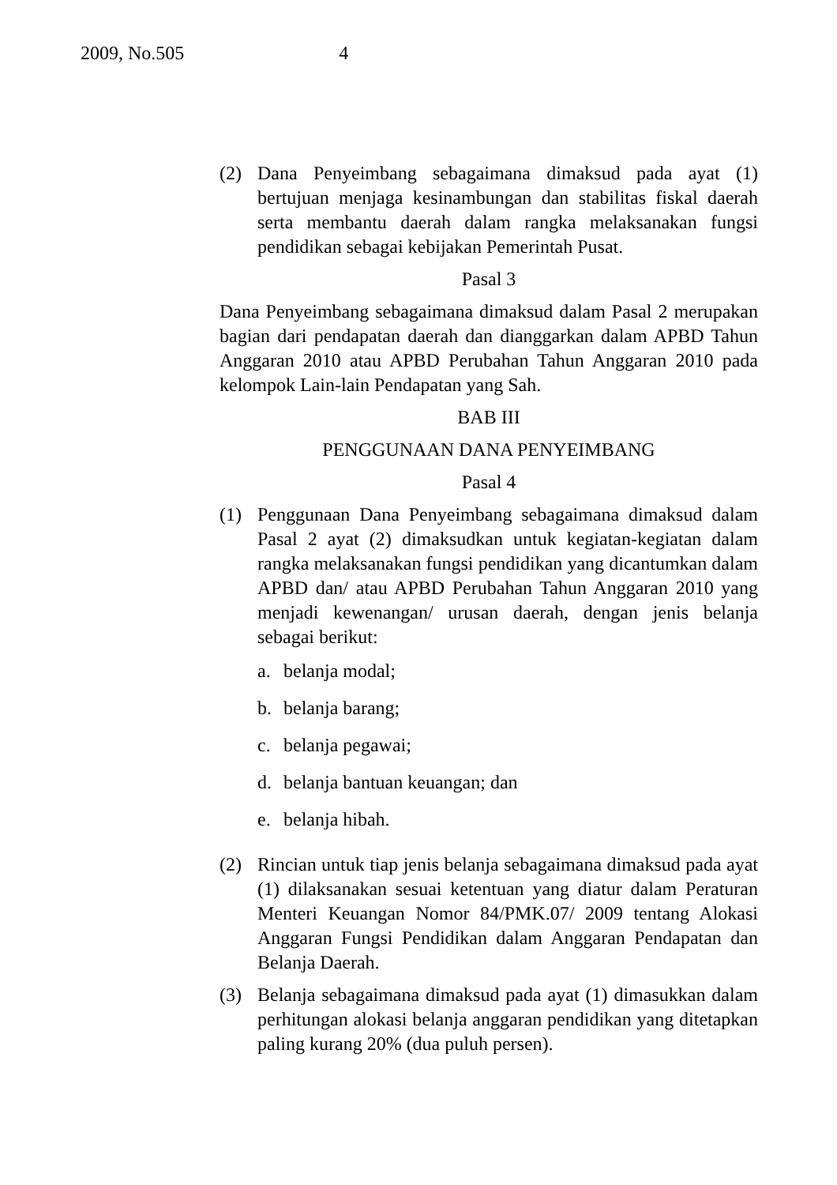2009, No.505 4
(2) Dana Penyeimbang sebagaimana dimaksud pada ayat (1) bertujuan menjaga kesinambungan dan stabilitas fiskal daerah serta membantu daerah dalam rangka melaksanakan fungsi pendidikan sebagai kebijakan Pemerintah Pusat.
Pasal 3
Dana Penyeimbang sebagaimana dimaksud dalam Pasal 2 merupakan bagian dari pendapatan daerah dan dianggarkan dalam APBD Tahun Anggaran 2010 atau APBD Perubahan Tahun Anggaran 2010 pada kelompok Lain-lain Pendapatan yang Sah.
BAB III
PENGGUNAAN DANA PENYEIMBANG
Pasal 4
(1) Penggunaan Dana Penyeimbang sebagaimana dimaksud dalam Pasal 2 ayat (2) dimaksudkan untuk kegiatan-kegiatan dalam rangka melaksanakan fungsi pendidikan yang dicantumkan dalam APBD dan/ atau APBD Perubahan Tahun Anggaran 2010 yang menjadi kewenangan/ urusan daerah, dengan jenis belanja sebagai berikut:
a. belanja modal;
b. belanja barang;
c. belanja pegawai;
d. belanja bantuan keuangan; dan
e. belanja hibah.
(2) Rincian untuk tiap jenis belanja sebagaimana dimaksud pada ayat (1) dilaksanakan sesuai ketentuan yang diatur dalam Peraturan Menteri Keuangan Nomor 84/PMK.07/ 2009 tentang Alokasi Anggaran Fungsi Pendidikan dalam Anggaran Pendapatan dan Belanja Daerah.
(3) Belanja sebagaimana dimaksud pada ayat (1) dimasukkan dalam perhitungan alokasi belanja anggaran pendidikan yang ditetapkan paling kurang 20% (dua puluh persen).